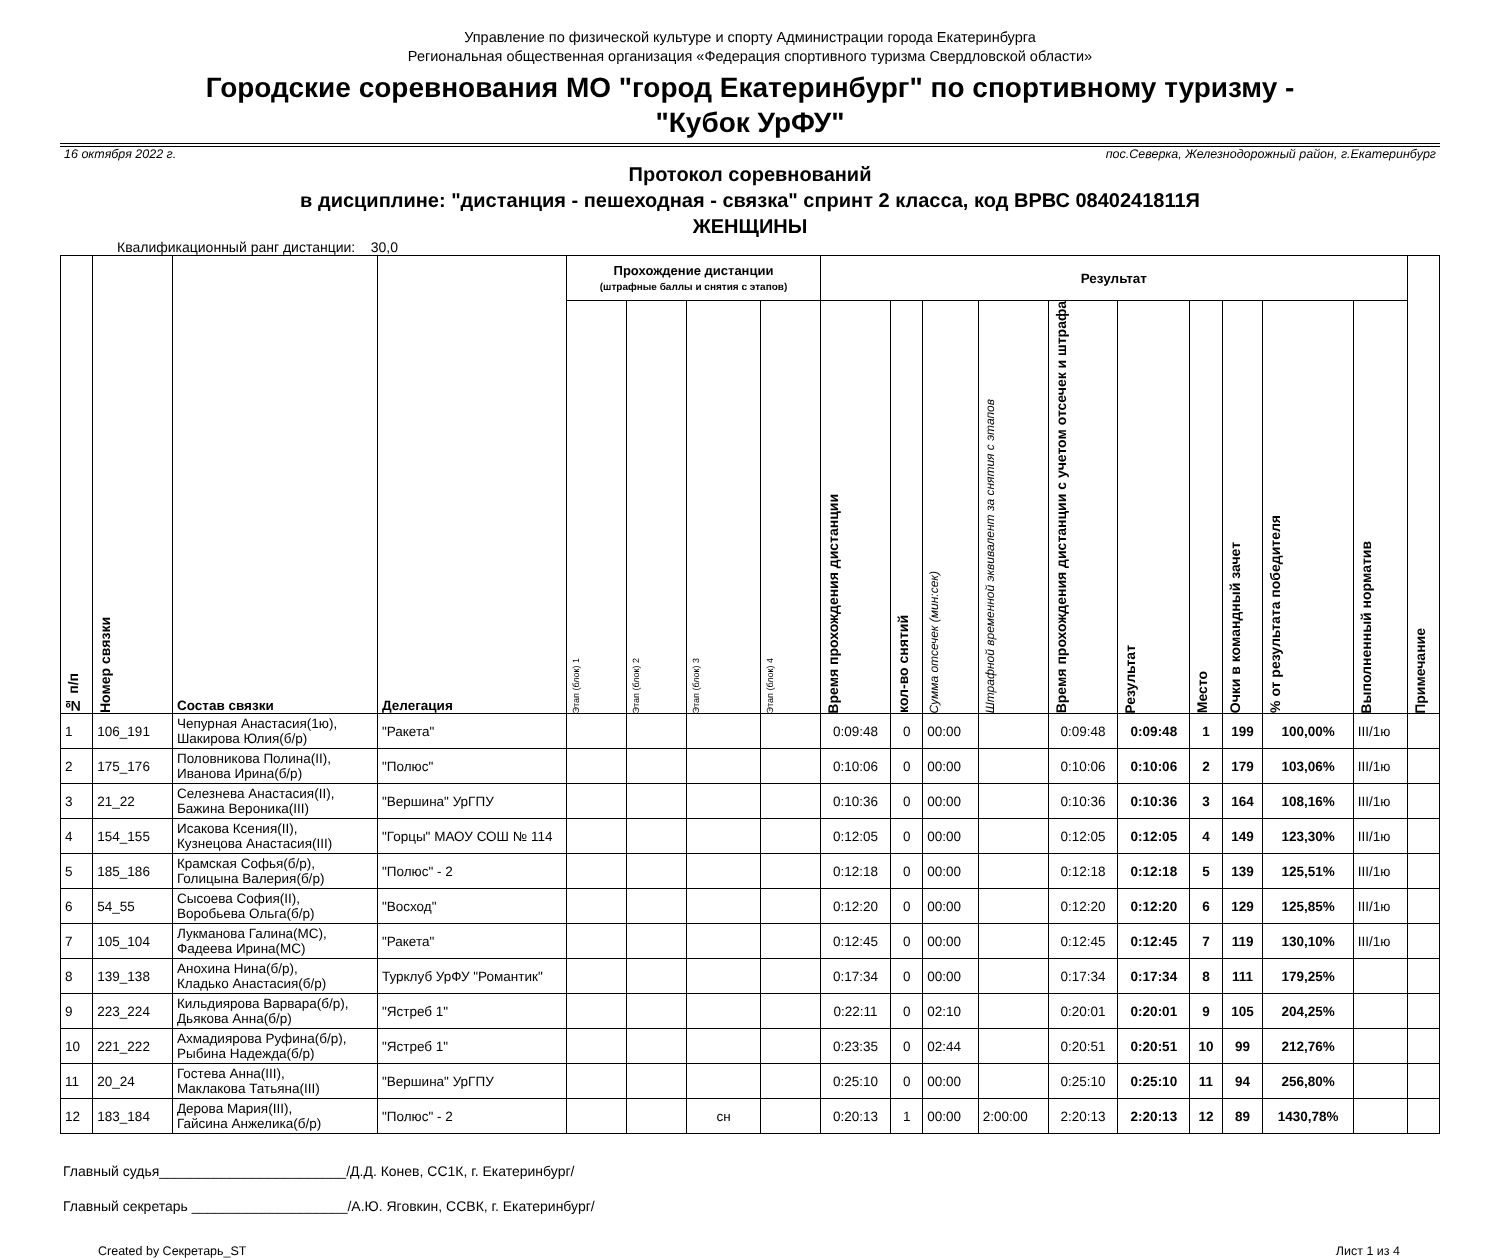Управление по физической культуре и спорту Администрации города Екатеринбурга
Региональная общественная организация «Федерация спортивного туризма Свердловской области»
Городские соревнования МО "город Екатеринбург" по спортивному туризму -
"Кубок УрФУ"
16 октября 2022 г. пос.Северка, Железнодорожный район, г.Екатеринбург
Протокол соревнований
в дисциплине: "дистанция - пешеходная - связка" спринт 2 класса, код ВРВС 0840241811Я
ЖЕНЩИНЫ
Квалификационный ранг дистанции: 30,0
| № п/п | Номер связки | Состав связки | Делегация | Прохождение дистанции (штрафные баллы и снятия с этапов) | | | | Результат | | | | | | | | | | Примечание |
| --- | --- | --- | --- | --- | --- | --- | --- | --- | --- | --- | --- | --- | --- | --- | --- | --- | --- | --- |
| | | | | Этап (блок) 1 | Этап (блок) 2 | Этап (блок) 3 | Этап (блок) 4 | Время прохождения дистанции | кол-во снятий | Сумма отсечек (мин:сек) | Штрафной временной эквивалент за снятия с этапов | Время прохождения дистанции с учетом отсечек и штрафа | Результат | Место | Очки в командный зачет | % от результата победителя | Выполненный норматив | |
| 1 | 106_191 | Чепурная Анастасия(1ю), Шакирова Юлия(б/р) | "Ракета" | | | | | 0:09:48 | 0 | 00:00 | | 0:09:48 | 0:09:48 | 1 | 199 | 100,00% | III/1ю | |
| 2 | 175_176 | Половникова Полина(II), Иванова Ирина(б/р) | "Полюс" | | | | | 0:10:06 | 0 | 00:00 | | 0:10:06 | 0:10:06 | 2 | 179 | 103,06% | III/1ю | |
| 3 | 21_22 | Селезнева Анастасия(II), Бажина Вероника(III) | "Вершина" УрГПУ | | | | | 0:10:36 | 0 | 00:00 | | 0:10:36 | 0:10:36 | 3 | 164 | 108,16% | III/1ю | |
| 4 | 154_155 | Исакова Ксения(II), Кузнецова Анастасия(III) | "Горцы" МАОУ СОШ № 114 | | | | | 0:12:05 | 0 | 00:00 | | 0:12:05 | 0:12:05 | 4 | 149 | 123,30% | III/1ю | |
| 5 | 185_186 | Крамская Софья(б/р), Голицына Валерия(б/р) | "Полюс" - 2 | | | | | 0:12:18 | 0 | 00:00 | | 0:12:18 | 0:12:18 | 5 | 139 | 125,51% | III/1ю | |
| 6 | 54_55 | Сысоева София(II), Воробьева Ольга(б/р) | "Восход" | | | | | 0:12:20 | 0 | 00:00 | | 0:12:20 | 0:12:20 | 6 | 129 | 125,85% | III/1ю | |
| 7 | 105_104 | Лукманова Галина(МС), Фадеева Ирина(МС) | "Ракета" | | | | | 0:12:45 | 0 | 00:00 | | 0:12:45 | 0:12:45 | 7 | 119 | 130,10% | III/1ю | |
| 8 | 139_138 | Анохина Нина(б/р), Кладько Анастасия(б/р) | Турклуб УрФУ "Романтик" | | | | | 0:17:34 | 0 | 00:00 | | 0:17:34 | 0:17:34 | 8 | 111 | 179,25% | | |
| 9 | 223_224 | Кильдиярова Варвара(б/р), Дьякова Анна(б/р) | "Ястреб 1" | | | | | 0:22:11 | 0 | 02:10 | | 0:20:01 | 0:20:01 | 9 | 105 | 204,25% | | |
| 10 | 221_222 | Ахмадиярова Руфина(б/р), Рыбина Надежда(б/р) | "Ястреб 1" | | | | | 0:23:35 | 0 | 02:44 | | 0:20:51 | 0:20:51 | 10 | 99 | 212,76% | | |
| 11 | 20_24 | Гостева Анна(III), Маклакова Татьяна(III) | "Вершина" УрГПУ | | | | | 0:25:10 | 0 | 00:00 | | 0:25:10 | 0:25:10 | 11 | 94 | 256,80% | | |
| 12 | 183_184 | Дерова Мария(III), Гайсина Анжелика(б/р) | "Полюс" - 2 | | | сн | | 0:20:13 | 1 | 00:00 | 2:00:00 | 2:20:13 | 2:20:13 | 12 | 89 | 1430,78% | | |
Главный судья________________________/Д.Д. Конев, СС1К, г. Екатеринбург/
Главный секретарь ____________________/А.Ю. Яговкин, ССВК, г. Екатеринбург/
Created by Секретарь_ST Лист 1 из 4